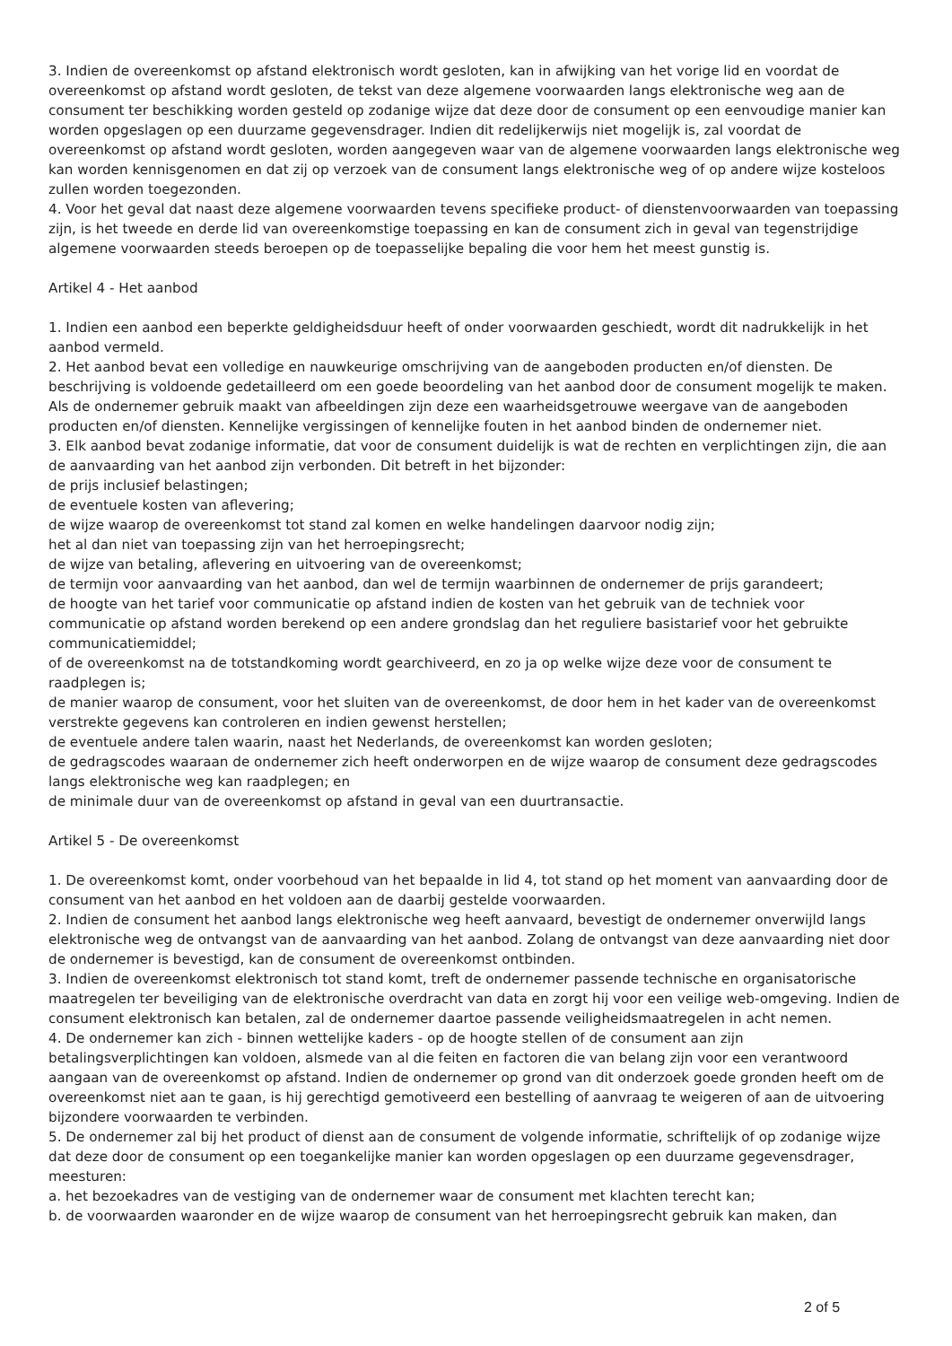3. Indien de overeenkomst op afstand elektronisch wordt gesloten, kan in afwijking van het vorige lid en voordat de overeenkomst op afstand wordt gesloten, de tekst van deze algemene voorwaarden langs elektronische weg aan de consument ter beschikking worden gesteld op zodanige wijze dat deze door de consument op een eenvoudige manier kan worden opgeslagen op een duurzame gegevensdrager. Indien dit redelijkerwijs niet mogelijk is, zal voordat de overeenkomst op afstand wordt gesloten, worden aangegeven waar van de algemene voorwaarden langs elektronische weg kan worden kennisgenomen en dat zij op verzoek van de consument langs elektronische weg of op andere wijze kosteloos zullen worden toegezonden.
4. Voor het geval dat naast deze algemene voorwaarden tevens specifieke product- of dienstenvoorwaarden van toepassing zijn, is het tweede en derde lid van overeenkomstige toepassing en kan de consument zich in geval van tegenstrijdige algemene voorwaarden steeds beroepen op de toepasselijke bepaling die voor hem het meest gunstig is.
Artikel 4 - Het aanbod
1. Indien een aanbod een beperkte geldigheidsduur heeft of onder voorwaarden geschiedt, wordt dit nadrukkelijk in het aanbod vermeld.
2. Het aanbod bevat een volledige en nauwkeurige omschrijving van de aangeboden producten en/of diensten. De beschrijving is voldoende gedetailleerd om een goede beoordeling van het aanbod door de consument mogelijk te maken. Als de ondernemer gebruik maakt van afbeeldingen zijn deze een waarheidsgetrouwe weergave van de aangeboden producten en/of diensten. Kennelijke vergissingen of kennelijke fouten in het aanbod binden de ondernemer niet.
3. Elk aanbod bevat zodanige informatie, dat voor de consument duidelijk is wat de rechten en verplichtingen zijn, die aan de aanvaarding van het aanbod zijn verbonden. Dit betreft in het bijzonder:
de prijs inclusief belastingen;
de eventuele kosten van aflevering;
de wijze waarop de overeenkomst tot stand zal komen en welke handelingen daarvoor nodig zijn;
het al dan niet van toepassing zijn van het herroepingsrecht;
de wijze van betaling, aflevering en uitvoering van de overeenkomst;
de termijn voor aanvaarding van het aanbod, dan wel de termijn waarbinnen de ondernemer de prijs garandeert;
de hoogte van het tarief voor communicatie op afstand indien de kosten van het gebruik van de techniek voor communicatie op afstand worden berekend op een andere grondslag dan het reguliere basistarief voor het gebruikte communicatiemiddel;
of de overeenkomst na de totstandkoming wordt gearchiveerd, en zo ja op welke wijze deze voor de consument te raadplegen is;
de manier waarop de consument, voor het sluiten van de overeenkomst, de door hem in het kader van de overeenkomst verstrekte gegevens kan controleren en indien gewenst herstellen;
de eventuele andere talen waarin, naast het Nederlands, de overeenkomst kan worden gesloten;
de gedragscodes waaraan de ondernemer zich heeft onderworpen en de wijze waarop de consument deze gedragscodes langs elektronische weg kan raadplegen; en
de minimale duur van de overeenkomst op afstand in geval van een duurtransactie.
Artikel 5 - De overeenkomst
1. De overeenkomst komt, onder voorbehoud van het bepaalde in lid 4, tot stand op het moment van aanvaarding door de consument van het aanbod en het voldoen aan de daarbij gestelde voorwaarden.
2. Indien de consument het aanbod langs elektronische weg heeft aanvaard, bevestigt de ondernemer onverwijld langs elektronische weg de ontvangst van de aanvaarding van het aanbod. Zolang de ontvangst van deze aanvaarding niet door de ondernemer is bevestigd, kan de consument de overeenkomst ontbinden.
3. Indien de overeenkomst elektronisch tot stand komt, treft de ondernemer passende technische en organisatorische maatregelen ter beveiliging van de elektronische overdracht van data en zorgt hij voor een veilige web-omgeving. Indien de consument elektronisch kan betalen, zal de ondernemer daartoe passende veiligheidsmaatregelen in acht nemen.
4. De ondernemer kan zich - binnen wettelijke kaders - op de hoogte stellen of de consument aan zijn betalingsverplichtingen kan voldoen, alsmede van al die feiten en factoren die van belang zijn voor een verantwoord aangaan van de overeenkomst op afstand. Indien de ondernemer op grond van dit onderzoek goede gronden heeft om de overeenkomst niet aan te gaan, is hij gerechtigd gemotiveerd een bestelling of aanvraag te weigeren of aan de uitvoering bijzondere voorwaarden te verbinden.
5. De ondernemer zal bij het product of dienst aan de consument de volgende informatie, schriftelijk of op zodanige wijze dat deze door de consument op een toegankelijke manier kan worden opgeslagen op een duurzame gegevensdrager, meesturen:
a. het bezoekadres van de vestiging van de ondernemer waar de consument met klachten terecht kan;
b. de voorwaarden waaronder en de wijze waarop de consument van het herroepingsrecht gebruik kan maken, dan
2 of 5